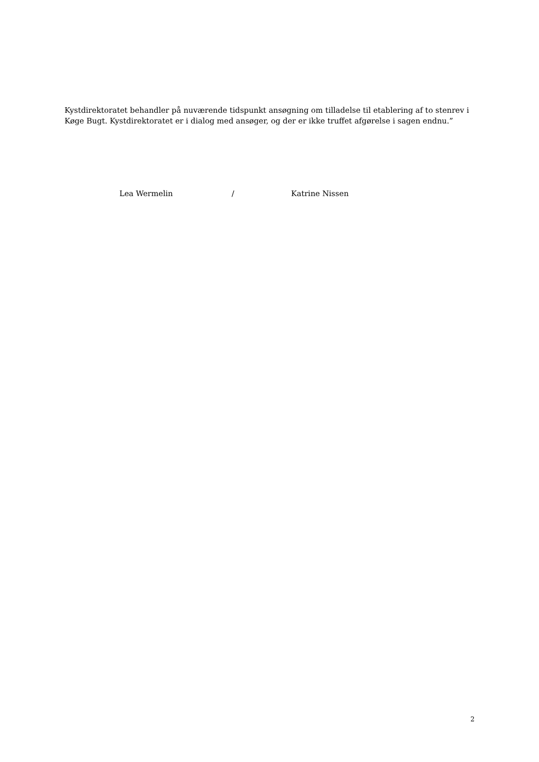Kystdirektoratet behandler på nuværende tidspunkt ansøgning om tilladelse til etablering af to stenrev i Køge Bugt. Kystdirektoratet er i dialog med ansøger, og der er ikke truffet afgørelse i sagen endnu.”
Lea Wermelin / Katrine Nissen
2